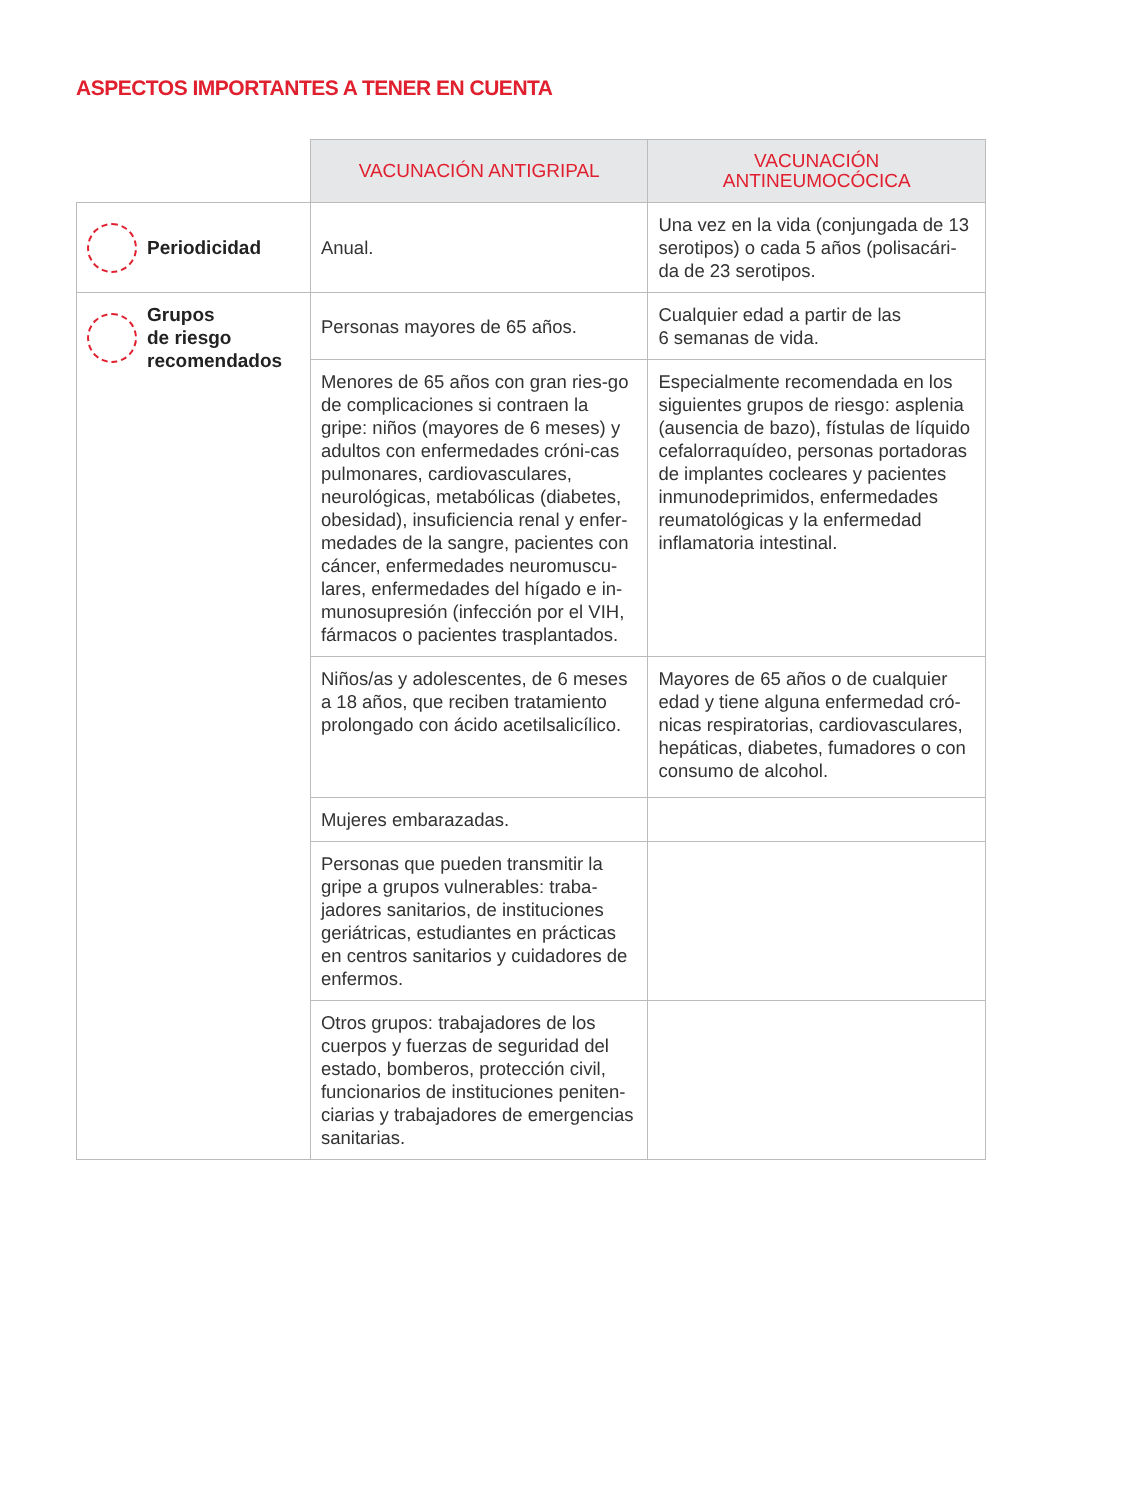ASPECTOS IMPORTANTES A TENER EN CUENTA
| | VACUNACIÓN ANTIGRIPAL | VACUNACIÓN ANTINEUMOCÓCICA |
| Periodicidad | Anual. | Una vez en la vida (conjungada de 13 serotipos) o cada 5 años (polisacári-da de 23 serotipos. |
| Grupos de riesgo recomendados | Personas mayores de 65 años. | Cualquier edad a partir de las 6 semanas de vida. |
| | Menores de 65 años con gran ries-go de complicaciones si contraen la gripe: niños (mayores de 6 meses) y adultos con enfermedades cróni-cas pulmonares, cardiovasculares, neurológicas, metabólicas (diabetes, obesidad), insuficiencia renal y enfer-medades de la sangre, pacientes con cáncer, enfermedades neuromuscu-lares, enfermedades del hígado e in-munosupresión (infección por el VIH, fármacos o pacientes trasplantados. | Especialmente recomendada en los siguientes grupos de riesgo: asplenia (ausencia de bazo), fístulas de líquido cefalorraquídeo, personas portadoras de implantes cocleares y pacientes inmunodeprimidos, enfermedades reumatológicas y la enfermedad inflamatoria intestinal. |
| | Niños/as y adolescentes, de 6 meses a 18 años, que reciben tratamiento prolongado con ácido acetilsalicílico. | Mayores de 65 años o de cualquier edad y tiene alguna enfermedad cró-nicas respiratorias, cardiovasculares, hepáticas, diabetes, fumadores o con consumo de alcohol. |
| | Mujeres embarazadas. | |
| | Personas que pueden transmitir la gripe a grupos vulnerables: traba-jadores sanitarios, de instituciones geriátricas, estudiantes en prácticas en centros sanitarios y cuidadores de enfermos. | |
| | Otros grupos: trabajadores de los cuerpos y fuerzas de seguridad del estado, bomberos, protección civil, funcionarios de instituciones peniten-ciarias y trabajadores de emergencias sanitarias. | |